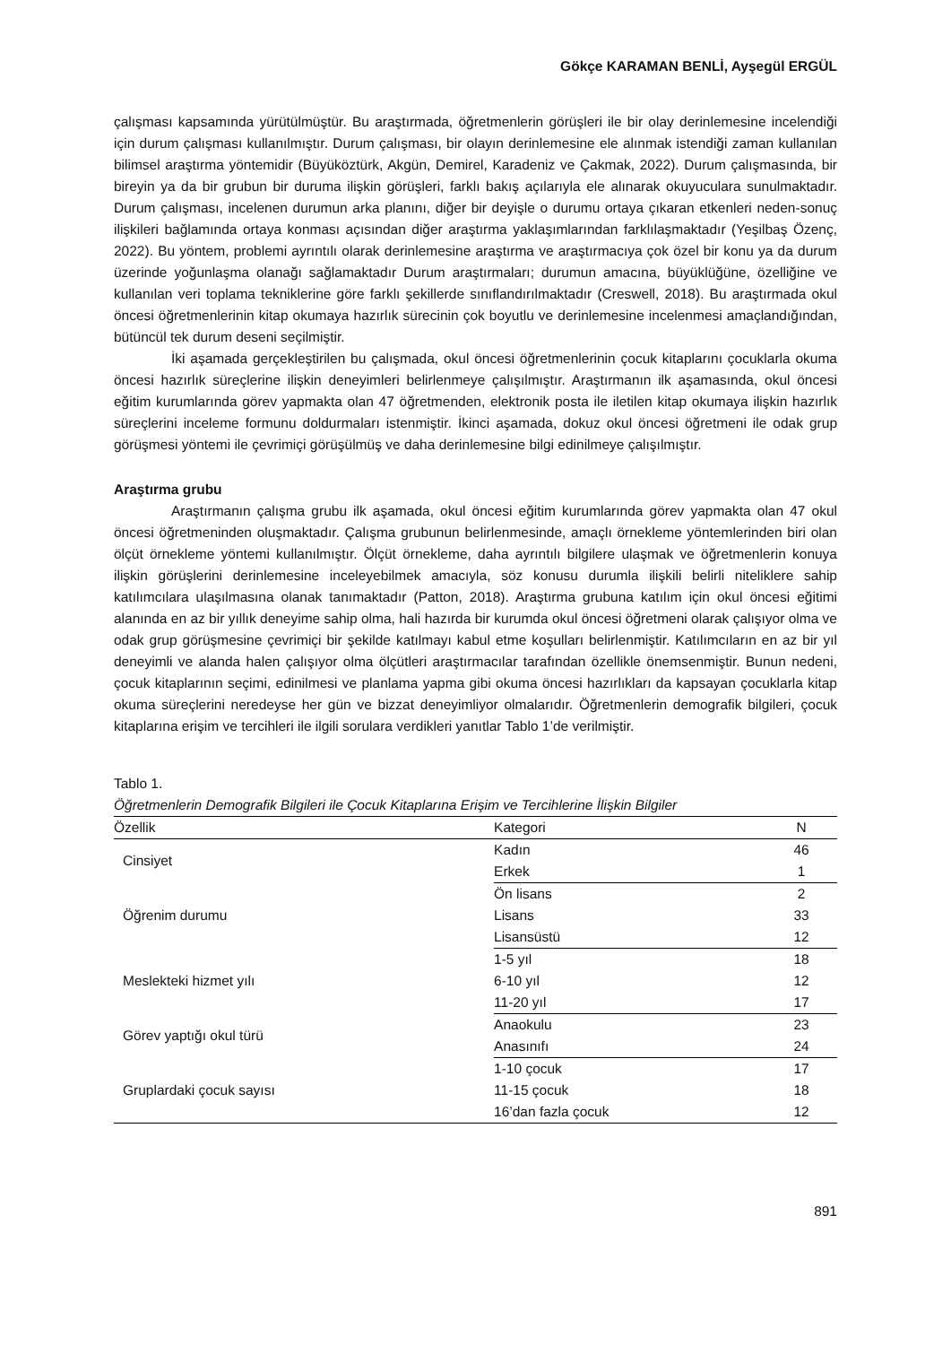Gökçe KARAMAN BENLİ, Ayşegül ERGÜL
çalışması kapsamında yürütülmüştür. Bu araştırmada, öğretmenlerin görüşleri ile bir olay derinlemesine incelendiği için durum çalışması kullanılmıştır. Durum çalışması, bir olayın derinlemesine ele alınmak istendiği zaman kullanılan bilimsel araştırma yöntemidir (Büyüköztürk, Akgün, Demirel, Karadeniz ve Çakmak, 2022). Durum çalışmasında, bir bireyin ya da bir grubun bir duruma ilişkin görüşleri, farklı bakış açılarıyla ele alınarak okuyuculara sunulmaktadır. Durum çalışması, incelenen durumun arka planını, diğer bir deyişle o durumu ortaya çıkaran etkenleri neden-sonuç ilişkileri bağlamında ortaya konması açısından diğer araştırma yaklaşımlarından farklılaşmaktadır (Yeşilbaş Özenç, 2022). Bu yöntem, problemi ayrıntılı olarak derinlemesine araştırma ve araştırmacıya çok özel bir konu ya da durum üzerinde yoğunlaşma olanağı sağlamaktadır Durum araştırmaları; durumun amacına, büyüklüğüne, özelliğine ve kullanılan veri toplama tekniklerine göre farklı şekillerde sınıflandırılmaktadır (Creswell, 2018). Bu araştırmada okul öncesi öğretmenlerinin kitap okumaya hazırlık sürecinin çok boyutlu ve derinlemesine incelenmesi amaçlandığından, bütüncül tek durum deseni seçilmiştir.
İki aşamada gerçekleştirilen bu çalışmada, okul öncesi öğretmenlerinin çocuk kitaplarını çocuklarla okuma öncesi hazırlık süreçlerine ilişkin deneyimleri belirlenmeye çalışılmıştır. Araştırmanın ilk aşamasında, okul öncesi eğitim kurumlarında görev yapmakta olan 47 öğretmenden, elektronik posta ile iletilen kitap okumaya ilişkin hazırlık süreçlerini inceleme formunu doldurmaları istenmiştir. İkinci aşamada, dokuz okul öncesi öğretmeni ile odak grup görüşmesi yöntemi ile çevrimiçi görüşülmüş ve daha derinlemesine bilgi edinilmeye çalışılmıştır.
Araştırma grubu
Araştırmanın çalışma grubu ilk aşamada, okul öncesi eğitim kurumlarında görev yapmakta olan 47 okul öncesi öğretmeninden oluşmaktadır. Çalışma grubunun belirlenmesinde, amaçlı örnekleme yöntemlerinden biri olan ölçüt örnekleme yöntemi kullanılmıştır. Ölçüt örnekleme, daha ayrıntılı bilgilere ulaşmak ve öğretmenlerin konuya ilişkin görüşlerini derinlemesine inceleyebilmek amacıyla, söz konusu durumla ilişkili belirli niteliklere sahip katılımcılara ulaşılmasına olanak tanımaktadır (Patton, 2018). Araştırma grubuna katılım için okul öncesi eğitimi alanında en az bir yıllık deneyime sahip olma, hali hazırda bir kurumda okul öncesi öğretmeni olarak çalışıyor olma ve odak grup görüşmesine çevrimiçi bir şekilde katılmayı kabul etme koşulları belirlenmiştir. Katılımcıların en az bir yıl deneyimli ve alanda halen çalışıyor olma ölçütleri araştırmacılar tarafından özellikle önemsenmiştir. Bunun nedeni, çocuk kitaplarının seçimi, edinilmesi ve planlama yapma gibi okuma öncesi hazırlıkları da kapsayan çocuklarla kitap okuma süreçlerini neredeyse her gün ve bizzat deneyimliyor olmalarıdır. Öğretmenlerin demografik bilgileri, çocuk kitaplarına erişim ve tercihleri ile ilgili sorulara verdikleri yanıtlar Tablo 1’de verilmiştir.
Tablo 1.
Öğretmenlerin Demografik Bilgileri ile Çocuk Kitaplarına Erişim ve Tercihlerine İlişkin Bilgiler
| Özellik | Kategori | N |
| --- | --- | --- |
| Cinsiyet | Kadın | 46 |
| | Erkek | 1 |
| Öğrenim durumu | Ön lisans | 2 |
| | Lisans | 33 |
| | Lisansüstü | 12 |
| Meslekteki hizmet yılı | 1-5 yıl | 18 |
| | 6-10 yıl | 12 |
| | 11-20 yıl | 17 |
| Görev yaptığı okul türü | Anaokulu | 23 |
| | Anasınıfı | 24 |
| Gruplardaki çocuk sayısı | 1-10 çocuk | 17 |
| | 11-15 çocuk | 18 |
| | 16’dan fazla çocuk | 12 |
891